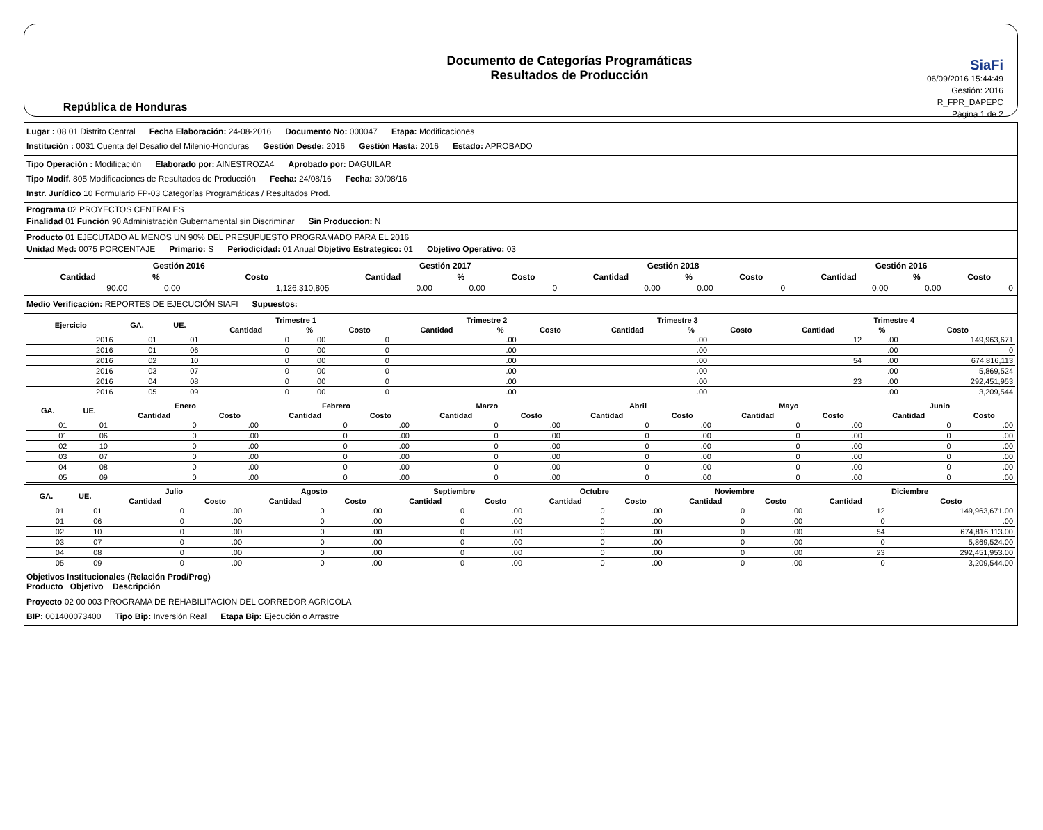República de Honduras
Documento de Categorías Programáticas
Resultados de Producción
SiaFi
06/09/2016 15:44:49
Gestión: 2016
R_FPR_DAPEPC
Página 1 de 2
Lugar : 08 01 Distrito Central Fecha Elaboración: 24-08-2016 Documento No: 000047 Etapa: Modificaciones
Institución : 0031 Cuenta del Desafio del Milenio-Honduras Gestión Desde: 2016 Gestión Hasta: 2016 Estado: APROBADO
Tipo Operación : Modificación Elaborado por: AINESTROZA4 Aprobado por: DAGUILAR
Tipo Modif. 805 Modificaciones de Resultados de Producción Fecha: 24/08/16 Fecha: 30/08/16
Instr. Jurídico 10 Formulario FP-03 Categorías Programáticas / Resultados Prod.
Programa 02 PROYECTOS CENTRALES
Finalidad 01 Función 90 Administración Gubernamental sin Discriminar Sin Produccion: N
Producto 01 EJECUTADO AL MENOS UN 90% DEL PRESUPUESTO PROGRAMADO PARA EL 2016
Unidad Med: 0075 PORCENTAJE Primario: S Periodicidad: 01 Anual Objetivo Estrategico: 01 Objetivo Operativo: 03
| Gestión 2016 | | | Gestión 2017 | | | Gestión 2018 | | | Gestión 2016 | | |
| --- | --- | --- | --- | --- | --- | --- | --- | --- | --- | --- | --- |
| Cantidad | % | Costo | Cantidad | % | Costo | Cantidad | % | Costo | Cantidad | % | Costo |
| 90.00 | 0.00 | 1,126,310,805 | 0.00 | 0.00 | 0 | 0.00 | 0.00 | 0 | 0.00 | 0.00 | 0 |
Medio Verificación: REPORTES DE EJECUCIÓN SIAFI Supuestos:
| Ejercicio | GA. | UE. | Trimestre 1 | | | Trimestre 2 | | | Trimestre 3 | | | Trimestre 4 | | |
| --- | --- | --- | --- | --- | --- | --- | --- | --- | --- | --- | --- | --- | --- | --- |
| | | | Cantidad | % | Costo | Cantidad | % | Costo | Cantidad | % | Costo | Cantidad | % | Costo |
| 2016 | 01 | 01 | 0 | .00 | 0 | | .00 | | | .00 | | 12 | .00 | 149,963,671 |
| 2016 | 01 | 06 | 0 | .00 | 0 | | .00 | | | .00 | | | .00 | 0 |
| 2016 | 02 | 10 | 0 | .00 | 0 | | .00 | | | .00 | | 54 | .00 | 674,816,113 |
| 2016 | 03 | 07 | 0 | .00 | 0 | | .00 | | | .00 | | | .00 | 5,869,524 |
| 2016 | 04 | 08 | 0 | .00 | 0 | | .00 | | | .00 | | 23 | .00 | 292,451,953 |
| 2016 | 05 | 09 | 0 | .00 | 0 | | .00 | | | .00 | | | .00 | 3,209,544 |
| GA. | UE. | Enero | | Febrero | | Marzo | | Abril | | Mayo | | Junio | |
| --- | --- | --- | --- | --- | --- | --- | --- | --- | --- | --- | --- | --- | --- |
| | | Cantidad | Costo | Cantidad | Costo | Cantidad | Costo | Cantidad | Costo | Cantidad | Costo | Cantidad | Costo |
| 01 | 01 | 0 | .00 | 0 | .00 | 0 | .00 | 0 | .00 | 0 | .00 | 0 | .00 |
| 01 | 06 | 0 | .00 | 0 | .00 | 0 | .00 | 0 | .00 | 0 | .00 | 0 | .00 |
| 02 | 10 | 0 | .00 | 0 | .00 | 0 | .00 | 0 | .00 | 0 | .00 | 0 | .00 |
| 03 | 07 | 0 | .00 | 0 | .00 | 0 | .00 | 0 | .00 | 0 | .00 | 0 | .00 |
| 04 | 08 | 0 | .00 | 0 | .00 | 0 | .00 | 0 | .00 | 0 | .00 | 0 | .00 |
| 05 | 09 | 0 | .00 | 0 | .00 | 0 | .00 | 0 | .00 | 0 | .00 | 0 | .00 |
| GA. | UE. | Julio | | Agosto | | Septiembre | | Octubre | | Noviembre | | Diciembre | |
| --- | --- | --- | --- | --- | --- | --- | --- | --- | --- | --- | --- | --- | --- |
| | | Cantidad | Costo | Cantidad | Costo | Cantidad | Costo | Cantidad | Costo | Cantidad | Costo | Cantidad | Costo |
| 01 | 01 | 0 | .00 | 0 | .00 | 0 | .00 | 0 | .00 | 0 | .00 | 12 | 149,963,671.00 |
| 01 | 06 | 0 | .00 | 0 | .00 | 0 | .00 | 0 | .00 | 0 | .00 | 0 | .00 |
| 02 | 10 | 0 | .00 | 0 | .00 | 0 | .00 | 0 | .00 | 0 | .00 | 54 | 674,816,113.00 |
| 03 | 07 | 0 | .00 | 0 | .00 | 0 | .00 | 0 | .00 | 0 | .00 | 0 | 5,869,524.00 |
| 04 | 08 | 0 | .00 | 0 | .00 | 0 | .00 | 0 | .00 | 0 | .00 | 23 | 292,451,953.00 |
| 05 | 09 | 0 | .00 | 0 | .00 | 0 | .00 | 0 | .00 | 0 | .00 | 0 | 3,209,544.00 |
Objetivos Institucionales (Relación Prod/Prog)
Producto Objetivo Descripción
Proyecto 02 00 003 PROGRAMA DE REHABILITACION DEL CORREDOR AGRICOLA
BIP: 001400073400 Tipo Bip: Inversión Real Etapa Bip: Ejecución o Arrastre